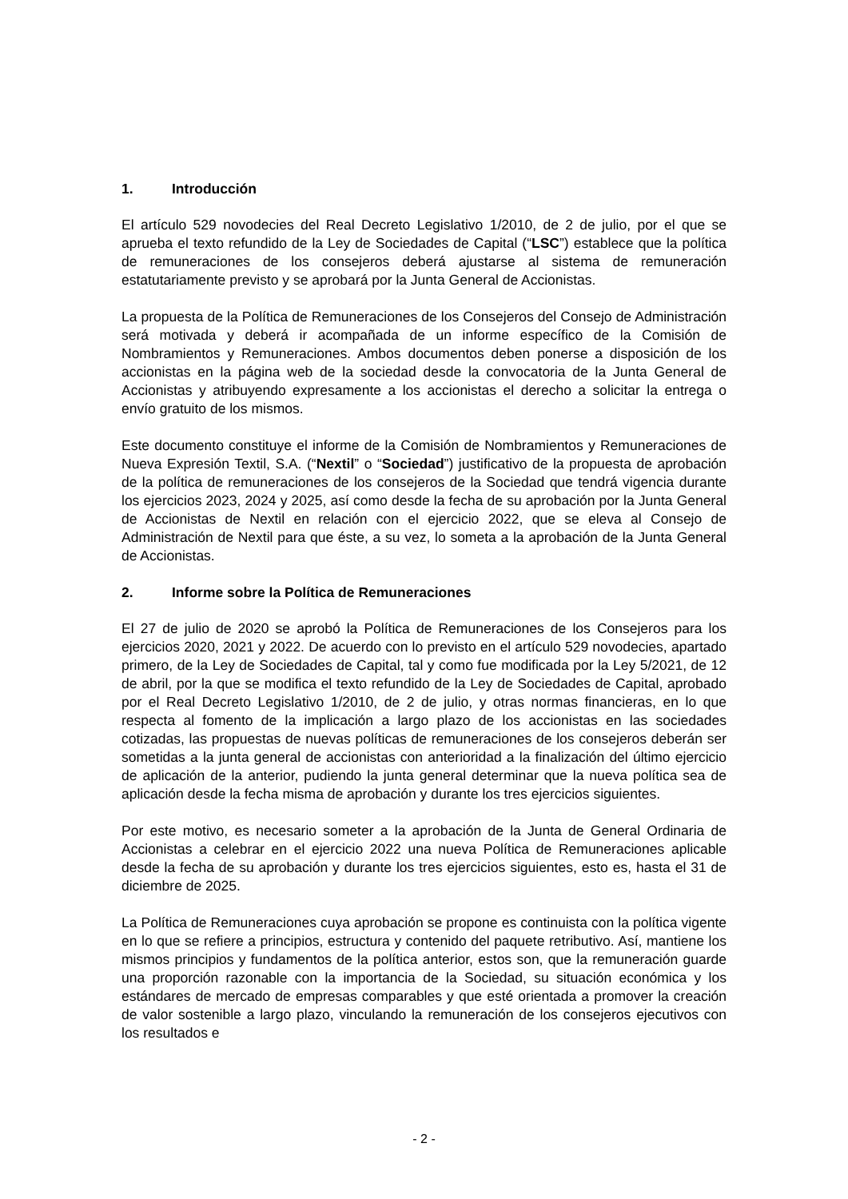1. Introducción
El artículo 529 novodecies del Real Decreto Legislativo 1/2010, de 2 de julio, por el que se aprueba el texto refundido de la Ley de Sociedades de Capital (“LSC”) establece que la política de remuneraciones de los consejeros deberá ajustarse al sistema de remuneración estatutariamente previsto y se aprobará por la Junta General de Accionistas.
La propuesta de la Política de Remuneraciones de los Consejeros del Consejo de Administración será motivada y deberá ir acompañada de un informe específico de la Comisión de Nombramientos y Remuneraciones. Ambos documentos deben ponerse a disposición de los accionistas en la página web de la sociedad desde la convocatoria de la Junta General de Accionistas y atribuyendo expresamente a los accionistas el derecho a solicitar la entrega o envío gratuito de los mismos.
Este documento constituye el informe de la Comisión de Nombramientos y Remuneraciones de Nueva Expresión Textil, S.A. (“Nextil” o “Sociedad”) justificativo de la propuesta de aprobación de la política de remuneraciones de los consejeros de la Sociedad que tendrá vigencia durante los ejercicios 2023, 2024 y 2025, así como desde la fecha de su aprobación por la Junta General de Accionistas de Nextil en relación con el ejercicio 2022, que se eleva al Consejo de Administración de Nextil para que éste, a su vez, lo someta a la aprobación de la Junta General de Accionistas.
2. Informe sobre la Política de Remuneraciones
El 27 de julio de 2020 se aprobó la Política de Remuneraciones de los Consejeros para los ejercicios 2020, 2021 y 2022. De acuerdo con lo previsto en el artículo 529 novodecies, apartado primero, de la Ley de Sociedades de Capital, tal y como fue modificada por la Ley 5/2021, de 12 de abril, por la que se modifica el texto refundido de la Ley de Sociedades de Capital, aprobado por el Real Decreto Legislativo 1/2010, de 2 de julio, y otras normas financieras, en lo que respecta al fomento de la implicación a largo plazo de los accionistas en las sociedades cotizadas, las propuestas de nuevas políticas de remuneraciones de los consejeros deberán ser sometidas a la junta general de accionistas con anterioridad a la finalización del último ejercicio de aplicación de la anterior, pudiendo la junta general determinar que la nueva política sea de aplicación desde la fecha misma de aprobación y durante los tres ejercicios siguientes.
Por este motivo, es necesario someter a la aprobación de la Junta de General Ordinaria de Accionistas a celebrar en el ejercicio 2022 una nueva Política de Remuneraciones aplicable desde la fecha de su aprobación y durante los tres ejercicios siguientes, esto es, hasta el 31 de diciembre de 2025.
La Política de Remuneraciones cuya aprobación se propone es continuista con la política vigente en lo que se refiere a principios, estructura y contenido del paquete retributivo. Así, mantiene los mismos principios y fundamentos de la política anterior, estos son, que la remuneración guarde una proporción razonable con la importancia de la Sociedad, su situación económica y los estándares de mercado de empresas comparables y que esté orientada a promover la creación de valor sostenible a largo plazo, vinculando la remuneración de los consejeros ejecutivos con los resultados e
- 2 -